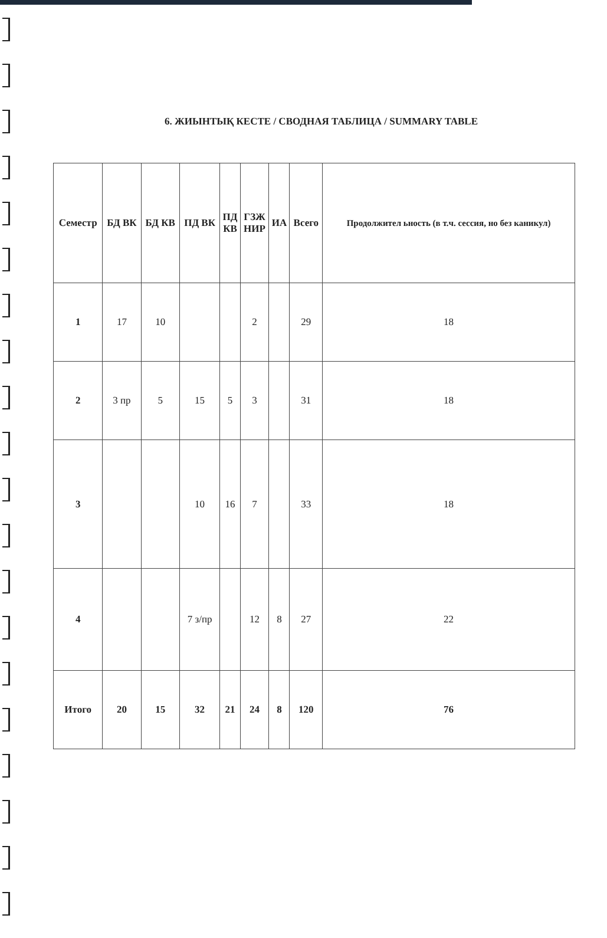6. ЖИЫНТЫҚ КЕСТЕ / СВОДНАЯ ТАБЛИЦА / SUMMARY TABLE
| Семестр | БД ВК | БД КВ | ПД ВК | ПД КВ | ГЗЖ НИР | ИА | Всего | Продолжител ьность (в т.ч. сессия, но без каникул) |
| --- | --- | --- | --- | --- | --- | --- | --- | --- |
| 1 | 17 | 10 | | | 2 | | 29 | 18 |
| 2 | 3 пр | 5 | 15 | 5 | 3 | | 31 | 18 |
| 3 | | | 10 | 16 | 7 | | 33 | 18 |
| 4 | | | 7 з/пр | | 12 | 8 | 27 | 22 |
| Итого | 20 | 15 | 32 | 21 | 24 | 8 | 120 | 76 |